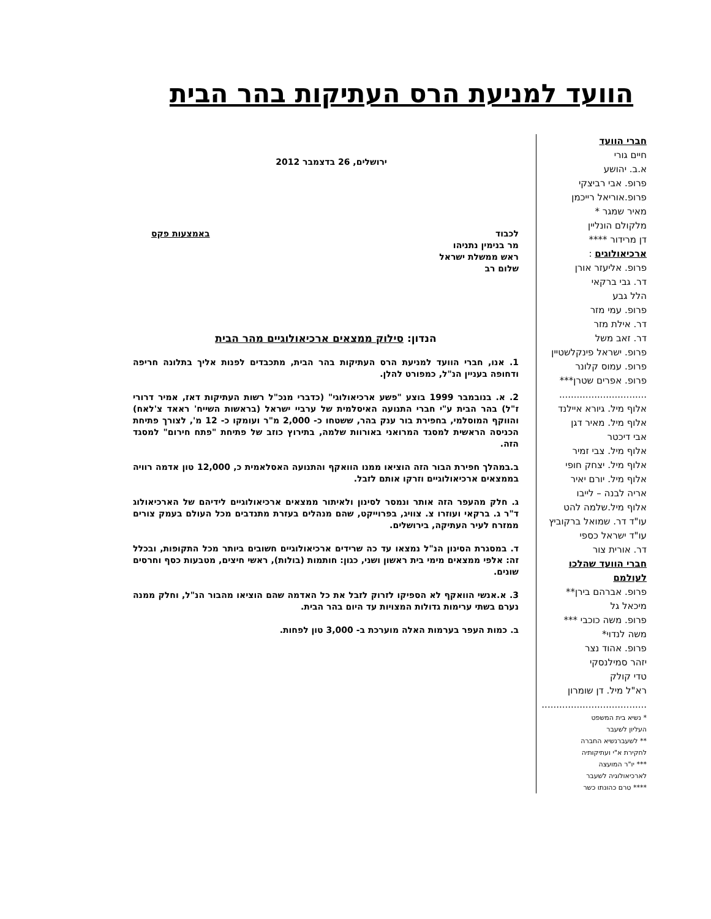הוועד למניעת הרס העתיקות בהר הבית
חברי הוועד
חיים גורי
א.ב. יהושע
פרופ. אבי רביצקי
פרופ.אוריאל רייכמן
מאיר שמגר *
מלקולם הונליין
דן מרידור ****
ארכיאולוגים :
פרופ. אליעזר אורן
דר. גבי ברקאי
הלל גבע
פרופ. עמי מזר
דר. אילת מזר
דר. זאב משל
פרופ. ישראל פינקלשטיין
פרופ. עמוס קלונר
פרופ. אפרים שטרן***
..............................
אלוף מיל. גיורא איילנד
אלוף מיל. מאיר דגן
אבי דיכטר
אלוף מיל. צבי זמיר
אלוף מיל. יצחק חופי
אלוף מיל. יורם יאיר
אריה לבנה – לייבו
אלוף מיל.שלמה להט
עו"ד דר. שמואל ברקוביץ
עו"ד ישראל כספי
דר. אורית צור
חברי הוועד שהלכו לעולמם
פרופ. אברהם בירן**
מיכאל גל
פרופ. משה כוכבי ***
משה לנדוי*
פרופ. אהוד נצר
יזהר סמילנסקי
טדי קולק
רא"ל מיל. דן שומרון
....................................
* נשיא בית המשפט
העליון לשעבר
** לשעברנשיא החברה
לחקירת א"י ועתיקותיה
*** יו"ר המועצה
לארכיאולוגיה לשעבר
**** טרם כהונתו כשר
ירושלים, 26 בדצמבר 2012
לכבוד
מר בנימין נתניהו
ראש ממשלת ישראל
שלום רב
באמצעות פקס
הנדון: סילוק ממצאים ארכיאולוגיים מהר הבית
1. אנו, חברי הוועד למניעת הרס העתיקות בהר הבית, מתכבדים לפנות אליך בתלונה חריפה ודחופה בעניין הנ"ל, כמפורט להלן.
2. א. בנובמבר 1999 בוצע "פשע ארכיאולוגי" (כדברי מנכ"ל רשות העתיקות דאז, אמיר דרורי ז"ל) בהר הבית ע"י חברי התנועה האיסלמית של ערביי ישראל (בראשות השייח' ראאד צ'לאח) והווקף המוסלמי, בחפירת בור ענק בהר, ששטחו כ- 2,000 מ"ר ועומקו כ- 12 מ', לצורך פתיחת הכניסה הראשית למסגד המרואני באורוות שלמה, בתירוץ כוזב של פתיחת "פתח חירום" למסגד הזה.
ב.במהלך חפירת הבור הזה הוציאו ממנו הוואקף והתנועה האסלאמית כ, 12,000 טון אדמה רוויה בממצאים ארכיאולוגיים וזרקו אותם לזבל.
ג. חלק מהעפר הזה אותר ונמסר לסינון ולאיתור ממצאים ארכיאולוגיים לידיהם של הארכיאולוג ד"ר ג. ברקאי ועוזרו צ. צוויג, בפרוייקט, שהם מנהלים בעזרת מתנדבים מכל העולם בעמק צורים ממזרח לעיר העתיקה, בירושלים.
ד. במסגרת הסינון הנ"ל נמצאו עד כה שרידים ארכיאולוגיים חשובים ביותר מכל התקופות, ובכלל זה: אלפי ממצאים מימי בית ראשון ושני, כגון: חותמות (בולות), ראשי חיצים, מטבעות כסף וחרסים שונים.
3. א.אנשי הוואקף לא הספיקו לזרוק לזבל את כל האדמה שהם הוציאו מהבור הנ"ל, וחלק ממנה נערם בשתי ערימות גדולות המצויות עד היום בהר הבית.
ב. כמות העפר בערמות האלה מוערכת ב- 3,000 טון לפחות.